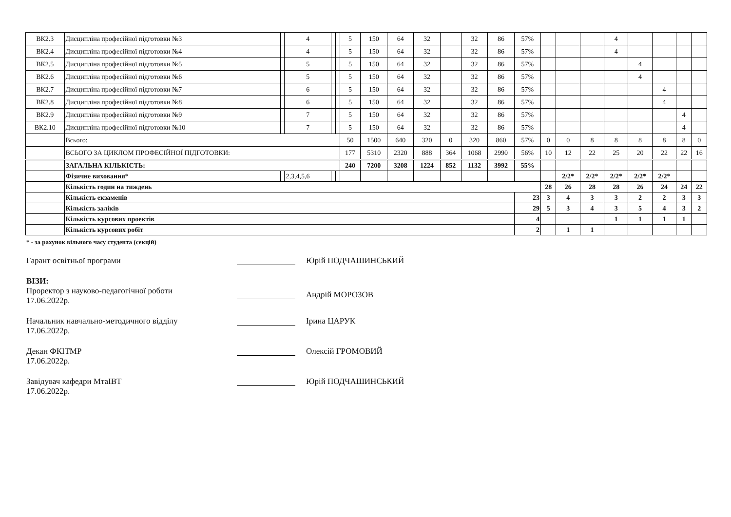| ВК2.3 | Дисципліна професійної підготовки №3 | | 4 | | | 5 | 150 | 64 | 32 | | 32 | 86 | 57% | | | | 4 | | | | |
| ВК2.4 | Дисципліна професійної підготовки №4 | | 4 | | | 5 | 150 | 64 | 32 | | 32 | 86 | 57% | | | | 4 | | | | |
| ВК2.5 | Дисципліна професійної підготовки №5 | | 5 | | | 5 | 150 | 64 | 32 | | 32 | 86 | 57% | | | | | 4 | | | |
| ВК2.6 | Дисципліна професійної підготовки №6 | | 5 | | | 5 | 150 | 64 | 32 | | 32 | 86 | 57% | | | | | 4 | | | |
| ВК2.7 | Дисципліна професійної підготовки №7 | | 6 | | | 5 | 150 | 64 | 32 | | 32 | 86 | 57% | | | | | | 4 | | |
| ВК2.8 | Дисципліна професійної підготовки №8 | | 6 | | | 5 | 150 | 64 | 32 | | 32 | 86 | 57% | | | | | | 4 | | |
| ВК2.9 | Дисципліна професійної підготовки №9 | | 7 | | | 5 | 150 | 64 | 32 | | 32 | 86 | 57% | | | | | | | 4 | |
| ВК2.10 | Дисципліна професійної підготовки №10 | | 7 | | | 5 | 150 | 64 | 32 | | 32 | 86 | 57% | | | | | | | 4 | |
| | Всього: | | | | | 50 | 1500 | 640 | 320 | 0 | 320 | 860 | 57% | 0 | 0 | 8 | 8 | 8 | 8 | 8 | 0 |
| | ВСЬОГО ЗА ЦИКЛОМ ПРОФЕСІЙНОЇ ПІДГОТОВКИ: | | | | | 177 | 5310 | 2320 | 888 | 364 | 1068 | 2990 | 56% | 10 | 12 | 22 | 25 | 20 | 22 | 22 | 16 |
| | ЗАГАЛЬНА КІЛЬКІСТЬ: | | | | | 240 | 7200 | 3208 | 1224 | 852 | 1132 | 3992 | 55% | | | | | | | | |
| | Фізичне виховання* | | 2,3,4,5,6 | | | | | | | | | | | | 2/2* | 2/2* | 2/2* | 2/2* | 2/2* | | |
| | Кількість годин на тиждень | | | | | | | | | | | | | 28 | 26 | 28 | 28 | 26 | 24 | 24 | 22 |
| | Кількість екзаменів | | | | | | | | | | | | 23 | 3 | 4 | 3 | 3 | 2 | 2 | 3 | 3 |
| | Кількість заліків | | | | | | | | | | | | 29 | 5 | 3 | 4 | 3 | 5 | 4 | 3 | 2 |
| | Кількість курсових проектів | | | | | | | | | | | | 4 | | | | 1 | 1 | 1 | 1 | |
| | Кількість курсових робіт | | | | | | | | | | | | 2 | | 1 | 1 | | | | | |
* - за рахунок вільного часу студента (секцій)
Гарант освітньої програми Юрій ПОДЧАШИНСЬКИЙ
ВІЗИ:
Проректор з науково-педагогічної роботи
17.06.2022р.
Андрій МОРОЗОВ
Начальник навчально-методичного відділу
17.06.2022р.
Ірина ЦАРУК
Декан ФКІТМР
17.06.2022р.
Олексій ГРОМОВИЙ
Завідувач кафедри МтаІВТ
17.06.2022р.
Юрій ПОДЧАШИНСЬКИЙ